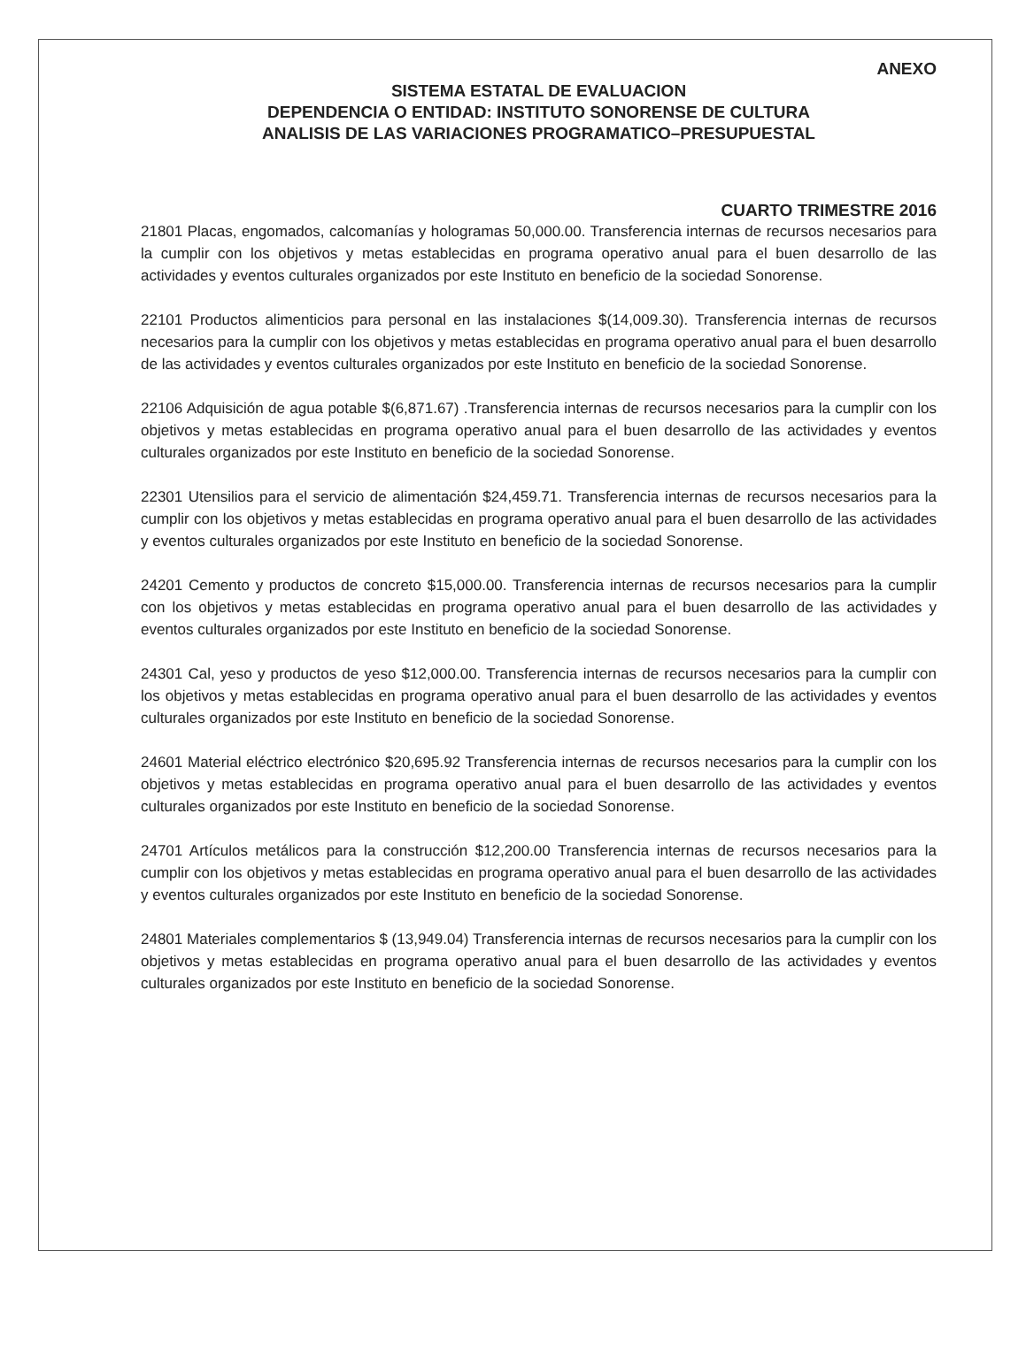ANEXO
SISTEMA ESTATAL DE EVALUACION
DEPENDENCIA O ENTIDAD: INSTITUTO SONORENSE DE CULTURA
ANALISIS DE LAS VARIACIONES PROGRAMATICO–PRESUPUESTAL
CUARTO TRIMESTRE 2016
21801 Placas, engomados, calcomanías y hologramas 50,000.00. Transferencia internas de recursos necesarios para la cumplir con los objetivos y metas establecidas en programa operativo anual para el buen desarrollo de las actividades y eventos culturales organizados por este Instituto en beneficio de la sociedad Sonorense.
22101 Productos alimenticios para personal en las instalaciones $(14,009.30). Transferencia internas de recursos necesarios para la cumplir con los objetivos y metas establecidas en programa operativo anual para el buen desarrollo de las actividades y eventos culturales organizados por este Instituto en beneficio de la sociedad Sonorense.
22106 Adquisición de agua potable $(6,871.67) .Transferencia internas de recursos necesarios para la cumplir con los objetivos y metas establecidas en programa operativo anual para el buen desarrollo de las actividades y eventos culturales organizados por este Instituto en beneficio de la sociedad Sonorense.
22301 Utensilios para el servicio de alimentación $24,459.71. Transferencia internas de recursos necesarios para la cumplir con los objetivos y metas establecidas en programa operativo anual para el buen desarrollo de las actividades y eventos culturales organizados por este Instituto en beneficio de la sociedad Sonorense.
24201 Cemento y productos de concreto $15,000.00. Transferencia internas de recursos necesarios para la cumplir con los objetivos y metas establecidas en programa operativo anual para el buen desarrollo de las actividades y eventos culturales organizados por este Instituto en beneficio de la sociedad Sonorense.
24301 Cal, yeso y productos de yeso $12,000.00. Transferencia internas de recursos necesarios para la cumplir con los objetivos y metas establecidas en programa operativo anual para el buen desarrollo de las actividades y eventos culturales organizados por este Instituto en beneficio de la sociedad Sonorense.
24601 Material eléctrico electrónico $20,695.92 Transferencia internas de recursos necesarios para la cumplir con los objetivos y metas establecidas en programa operativo anual para el buen desarrollo de las actividades y eventos culturales organizados por este Instituto en beneficio de la sociedad Sonorense.
24701 Artículos metálicos para la construcción $12,200.00 Transferencia internas de recursos necesarios para la cumplir con los objetivos y metas establecidas en programa operativo anual para el buen desarrollo de las actividades y eventos culturales organizados por este Instituto en beneficio de la sociedad Sonorense.
24801 Materiales complementarios $ (13,949.04) Transferencia internas de recursos necesarios para la cumplir con los objetivos y metas establecidas en programa operativo anual para el buen desarrollo de las actividades y eventos culturales organizados por este Instituto en beneficio de la sociedad Sonorense.